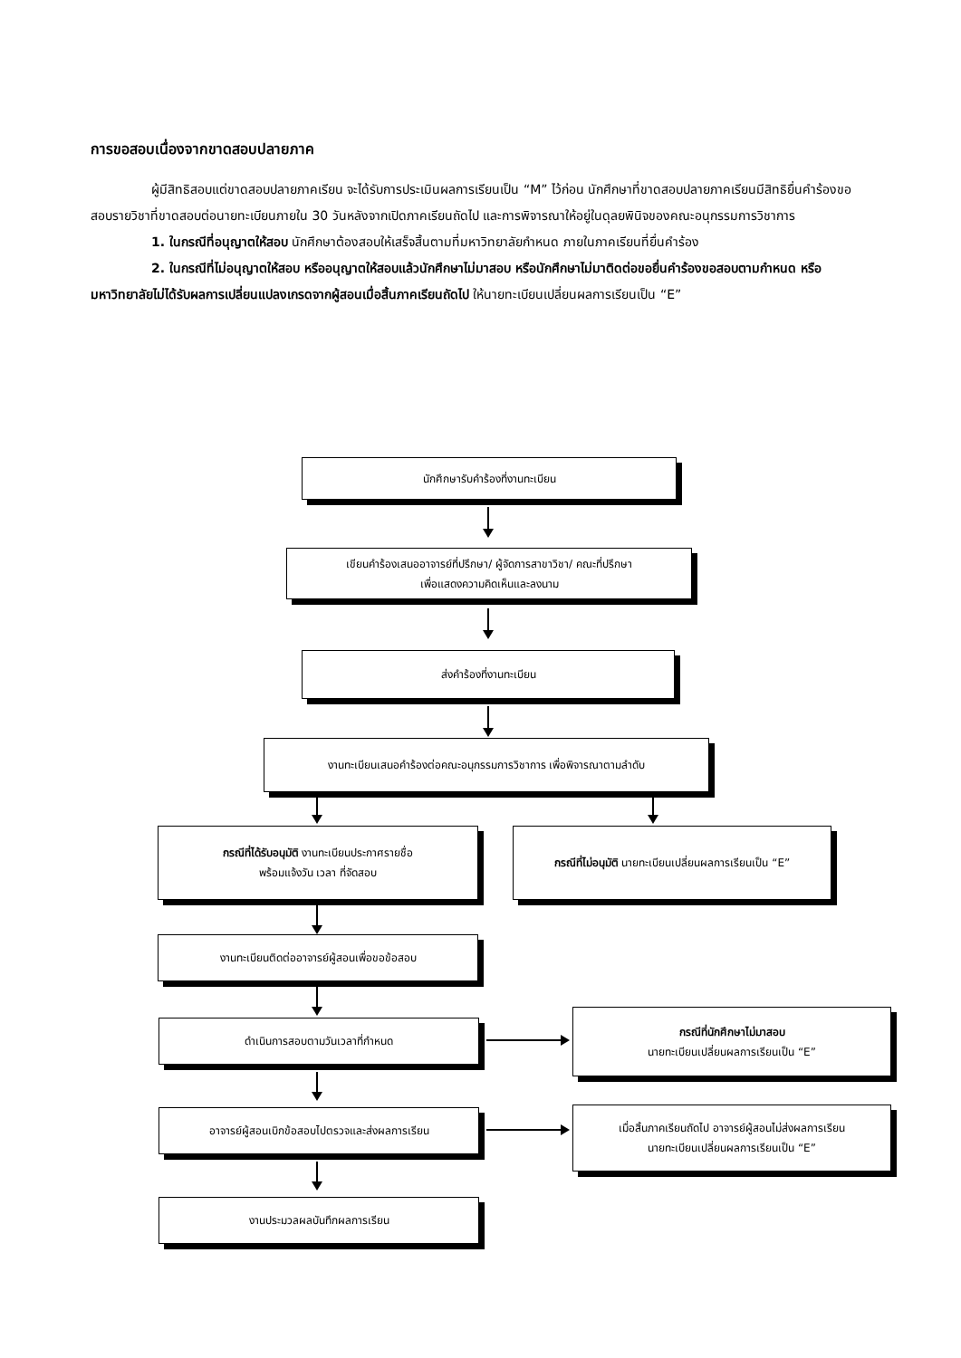การขอสอบเนื่องจากขาดสอบปลายภาค
ผู้มีสิทธิสอบแต่ขาดสอบปลายภาคเรียน จะได้รับการประเมินผลการเรียนเป็น “M” ไว้ก่อน นักศึกษาที่ขาดสอบปลายภาคเรียนมีสิทธิยื่นคำร้องขอสอบรายวิชาที่ขาดสอบต่อนายทะเบียนภายใน 30 วันหลังจากเปิดภาคเรียนถัดไป และการพิจารณาให้อยู่ในดุลยพินิจของคณะอนุกรรมการวิชาการ
1. ในกรณีที่อนุญาตให้สอบ นักศึกษาต้องสอบให้เสร็จสิ้นตามที่มหาวิทยาลัยกำหนด ภายในภาคเรียนที่ยื่นคำร้อง
2. ในกรณีที่ไม่อนุญาตให้สอบ หรืออนุญาตให้สอบแล้วนักศึกษาไม่มาสอบ หรือนักศึกษาไม่มาติดต่อขอยื่นคำร้องขอสอบตามกำหนด หรือมหาวิทยาลัยไม่ได้รับผลการเปลี่ยนแปลงเกรดจากผู้สอนเมื่อสิ้นภาคเรียนถัดไป ให้นายทะเบียนเปลี่ยนผลการเรียนเป็น “E”
นักศึกษารับคำร้องที่งานทะเบียน
เขียนคำร้องเสนออาจารย์ที่ปรึกษา/ ผู้จัดการสาขาวิชา/ คณะที่ปรึกษา
เพื่อแสดงความคิดเห็นและลงนาม
ส่งคำร้องที่งานทะเบียน
งานทะเบียนเสนอคำร้องต่อคณะอนุกรรมการวิชาการ เพื่อพิจารณาตามลำดับ
กรณีที่ได้รับอนุมัติ งานทะเบียนประกาศรายชื่อ
พร้อมแจ้งวัน เวลา ที่จัดสอบ
กรณีที่ไม่อนุมัติ นายทะเบียนเปลี่ยนผลการเรียนเป็น “E”
งานทะเบียนติดต่ออาจารย์ผู้สอนเพื่อขอข้อสอบ
ดำเนินการสอบตามวันเวลาที่กำหนด
กรณีที่นักศึกษาไม่มาสอบ
นายทะเบียนเปลี่ยนผลการเรียนเป็น “E”
อาจารย์ผู้สอนเบิกข้อสอบไปตรวจและส่งผลการเรียน
เมื่อสิ้นภาคเรียนถัดไป อาจารย์ผู้สอนไม่ส่งผลการเรียน
นายทะเบียนเปลี่ยนผลการเรียนเป็น “E”
งานประมวลผลบันทึกผลการเรียน